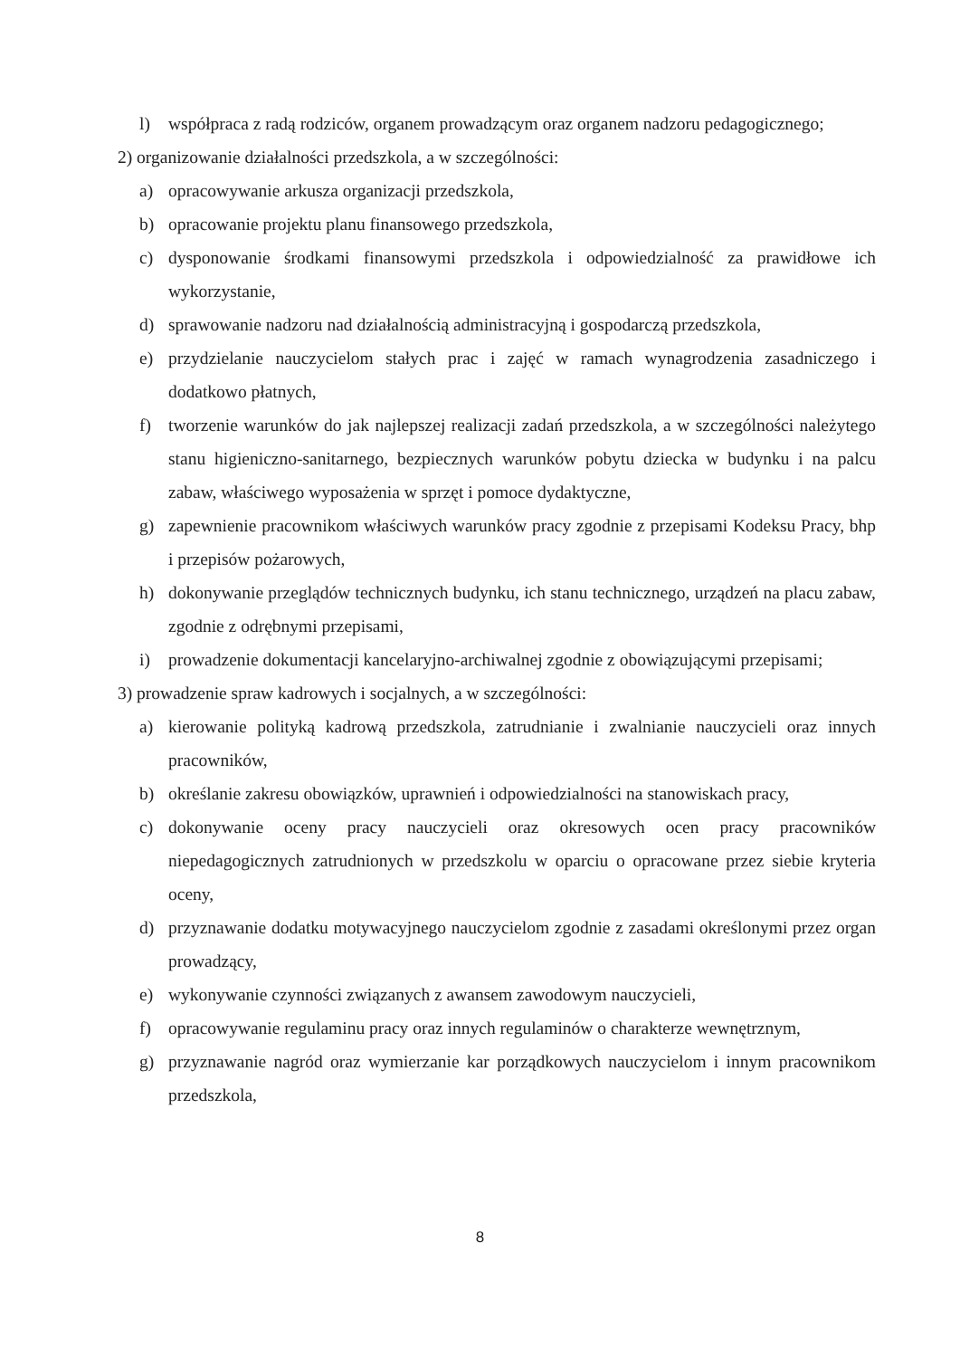l) współpraca z radą rodziców, organem prowadzącym oraz organem nadzoru pedagogicznego;
2) organizowanie działalności przedszkola, a w szczególności:
a) opracowywanie arkusza organizacji przedszkola,
b) opracowanie projektu planu finansowego przedszkola,
c) dysponowanie środkami finansowymi przedszkola i odpowiedzialność za prawidłowe ich wykorzystanie,
d) sprawowanie nadzoru nad działalnością administracyjną i gospodarczą przedszkola,
e) przydzielanie nauczycielom stałych prac i zajęć w ramach wynagrodzenia zasadniczego i dodatkowo płatnych,
f) tworzenie warunków do jak najlepszej realizacji zadań przedszkola, a w szczególności należytego stanu higieniczno-sanitarnego, bezpiecznych warunków pobytu dziecka w budynku i na palcu zabaw, właściwego wyposażenia w sprzęt i pomoce dydaktyczne,
g) zapewnienie pracownikom właściwych warunków pracy zgodnie z przepisami Kodeksu Pracy, bhp i przepisów pożarowych,
h) dokonywanie przeglądów technicznych budynku, ich stanu technicznego, urządzeń na placu zabaw, zgodnie z odrębnymi przepisami,
i) prowadzenie dokumentacji kancelaryjno-archiwalnej zgodnie z obowiązującymi przepisami;
3) prowadzenie spraw kadrowych i socjalnych, a w szczególności:
a) kierowanie polityką kadrową przedszkola, zatrudnianie i zwalnianie nauczycieli oraz innych pracowników,
b) określanie zakresu obowiązków, uprawnień i odpowiedzialności na stanowiskach pracy,
c) dokonywanie oceny pracy nauczycieli oraz okresowych ocen pracy pracowników niepedagogicznych zatrudnionych w przedszkolu w oparciu o opracowane przez siebie kryteria oceny,
d) przyznawanie dodatku motywacyjnego nauczycielom zgodnie z zasadami określonymi przez organ prowadzący,
e) wykonywanie czynności związanych z awansem zawodowym nauczycieli,
f) opracowywanie regulaminu pracy oraz innych regulaminów o charakterze wewnętrznym,
g) przyznawanie nagród oraz wymierzanie kar porządkowych nauczycielom i innym pracownikom przedszkola,
8